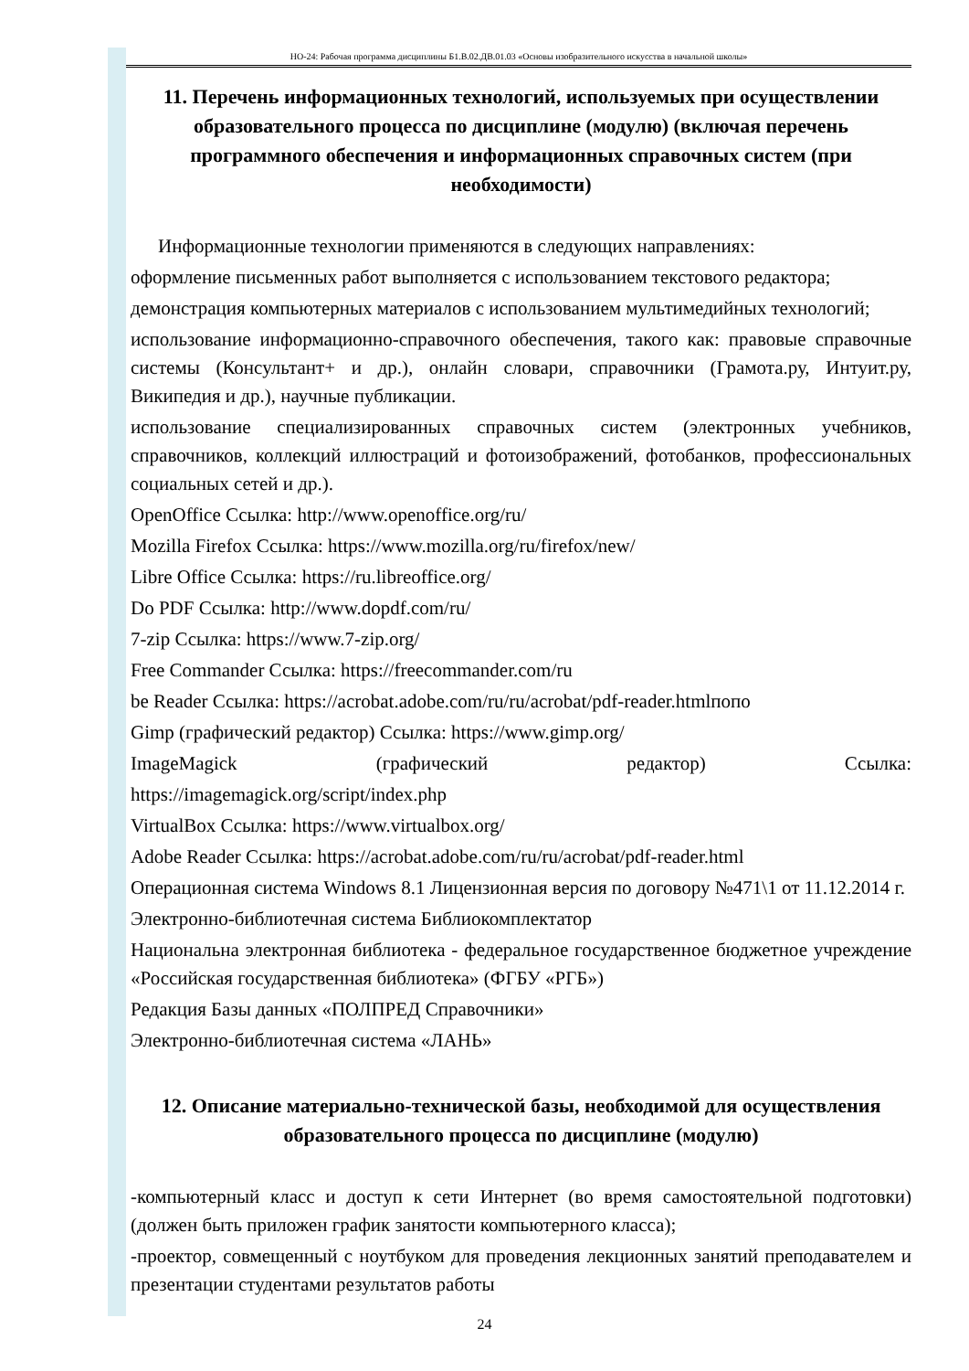НО-24: Рабочая программа дисциплины Б1.В.02.ДВ.01.03 «Основы изобразительного искусства в начальной школы»
11. Перечень информационных технологий, используемых при осуществлении образовательного процесса по дисциплине (модулю) (включая перечень программного обеспечения и информационных справочных систем (при необходимости)
Информационные технологии применяются в следующих направлениях:
оформление письменных работ выполняется с использованием текстового редактора;
демонстрация компьютерных материалов с использованием мультимедийных технологий;
использование информационно-справочного обеспечения, такого как: правовые справочные системы (Консультант+ и др.), онлайн словари, справочники (Грамота.ру, Интуит.ру, Википедия и др.), научные публикации.
использование специализированных справочных систем (электронных учебников, справочников, коллекций иллюстраций и фотоизображений, фотобанков, профессиональных социальных сетей и др.).
OpenOffice Ссылка: http://www.openoffice.org/ru/
Mozilla Firefox Ссылка: https://www.mozilla.org/ru/firefox/new/
Libre Office Ссылка: https://ru.libreoffice.org/
Do PDF Ссылка: http://www.dopdf.com/ru/
7-zip Ссылка: https://www.7-zip.org/
Free Commander Ссылка: https://freecommander.com/ru
be Reader Ссылка: https://acrobat.adobe.com/ru/ru/acrobat/pdf-reader.htmlпопо
Gimp (графический редактор) Ссылка: https://www.gimp.org/
ImageMagick (графический редактор) Ссылка:
https://imagemagick.org/script/index.php
VirtualBox Ссылка: https://www.virtualbox.org/
Adobe Reader Ссылка: https://acrobat.adobe.com/ru/ru/acrobat/pdf-reader.html
Операционная система Windows 8.1 Лицензионная версия по договору №471\1 от 11.12.2014 г.
Электронно-библиотечная система Библиокомплектатор
Национальна электронная библиотека - федеральное государственное бюджетное учреждение «Российская государственная библиотека» (ФГБУ «РГБ»)
Редакция Базы данных «ПОЛПРЕД Справочники»
Электронно-библиотечная система «ЛАНЬ»
12. Описание материально-технической базы, необходимой для осуществления образовательного процесса по дисциплине (модулю)
-компьютерный класс и доступ к сети Интернет (во время самостоятельной подготовки) (должен быть приложен график занятости компьютерного класса);
-проектор, совмещенный с ноутбуком для проведения лекционных занятий преподавателем и презентации студентами результатов работы
24